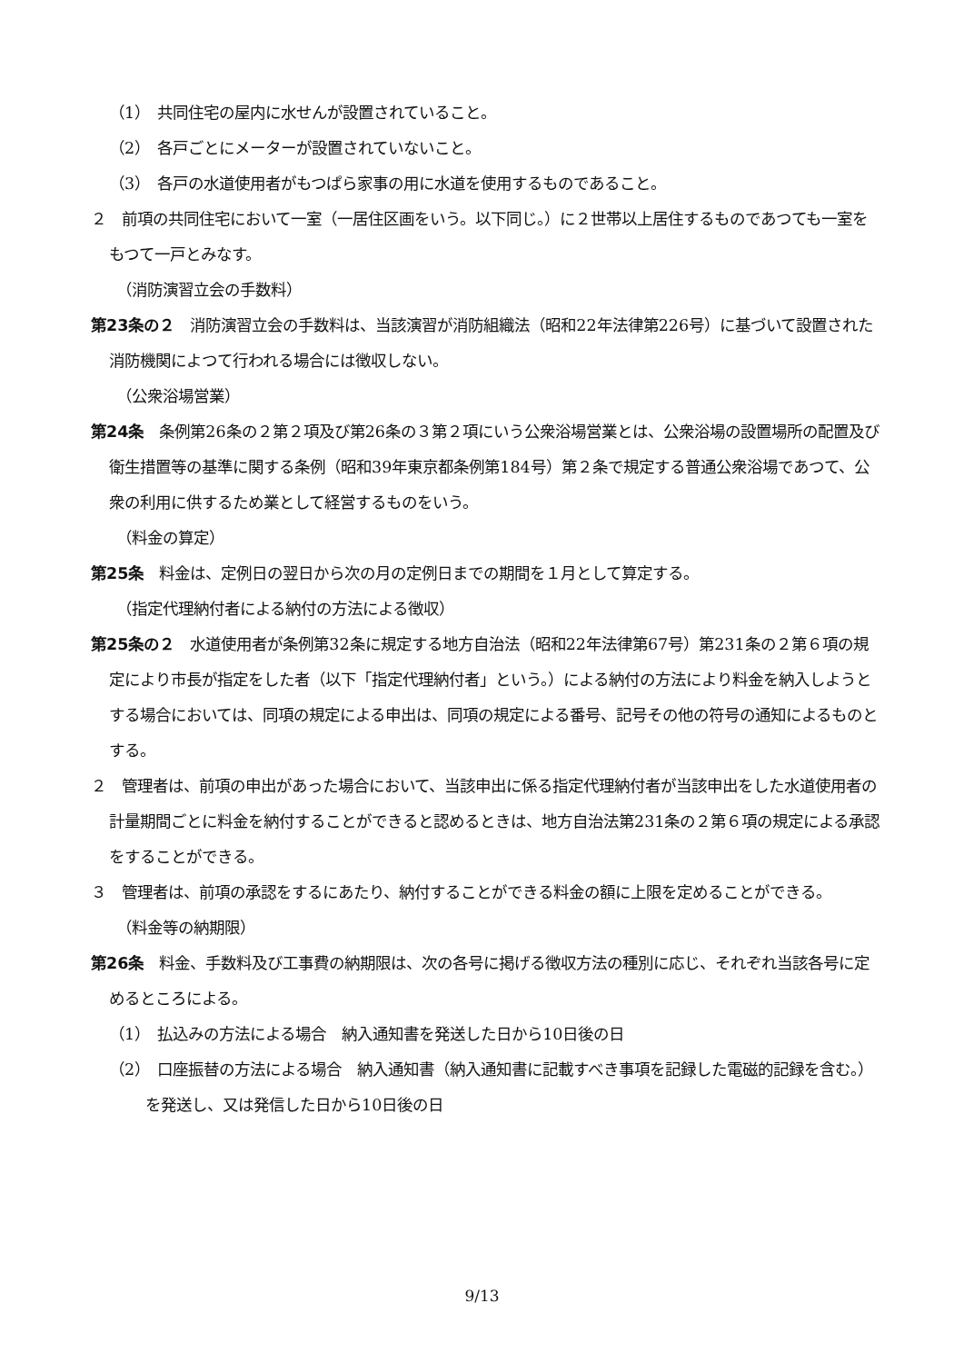（1）　共同住宅の屋内に水せんが設置されていること。
（2）　各戸ごとにメーターが設置されていないこと。
（3）　各戸の水道使用者がもつぱら家事の用に水道を使用するものであること。
２　前項の共同住宅において一室（一居住区画をいう。以下同じ。）に２世帯以上居住するものであつても一室をもつて一戸とみなす。
（消防演習立会の手数料）
第23条の２　消防演習立会の手数料は、当該演習が消防組織法（昭和22年法律第226号）に基づいて設置された消防機関によつて行われる場合には徴収しない。
（公衆浴場営業）
第24条　条例第26条の２第２項及び第26条の３第２項にいう公衆浴場営業とは、公衆浴場の設置場所の配置及び衛生措置等の基準に関する条例（昭和39年東京都条例第184号）第２条で規定する普通公衆浴場であつて、公衆の利用に供するため業として経営するものをいう。
（料金の算定）
第25条　料金は、定例日の翌日から次の月の定例日までの期間を１月として算定する。
（指定代理納付者による納付の方法による徴収）
第25条の２　水道使用者が条例第32条に規定する地方自治法（昭和22年法律第67号）第231条の２第６項の規定により市長が指定をした者（以下「指定代理納付者」という。）による納付の方法により料金を納入しようとする場合においては、同項の規定による申出は、同項の規定による番号、記号その他の符号の通知によるものとする。
２　管理者は、前項の申出があった場合において、当該申出に係る指定代理納付者が当該申出をした水道使用者の計量期間ごとに料金を納付することができると認めるときは、地方自治法第231条の２第６項の規定による承認をすることができる。
３　管理者は、前項の承認をするにあたり、納付することができる料金の額に上限を定めることができる。
（料金等の納期限）
第26条　料金、手数料及び工事費の納期限は、次の各号に掲げる徴収方法の種別に応じ、それぞれ当該各号に定めるところによる。
（1）　払込みの方法による場合　納入通知書を発送した日から10日後の日
（2）　口座振替の方法による場合　納入通知書（納入通知書に記載すべき事項を記録した電磁的記録を含む。）を発送し、又は発信した日から10日後の日
9/13